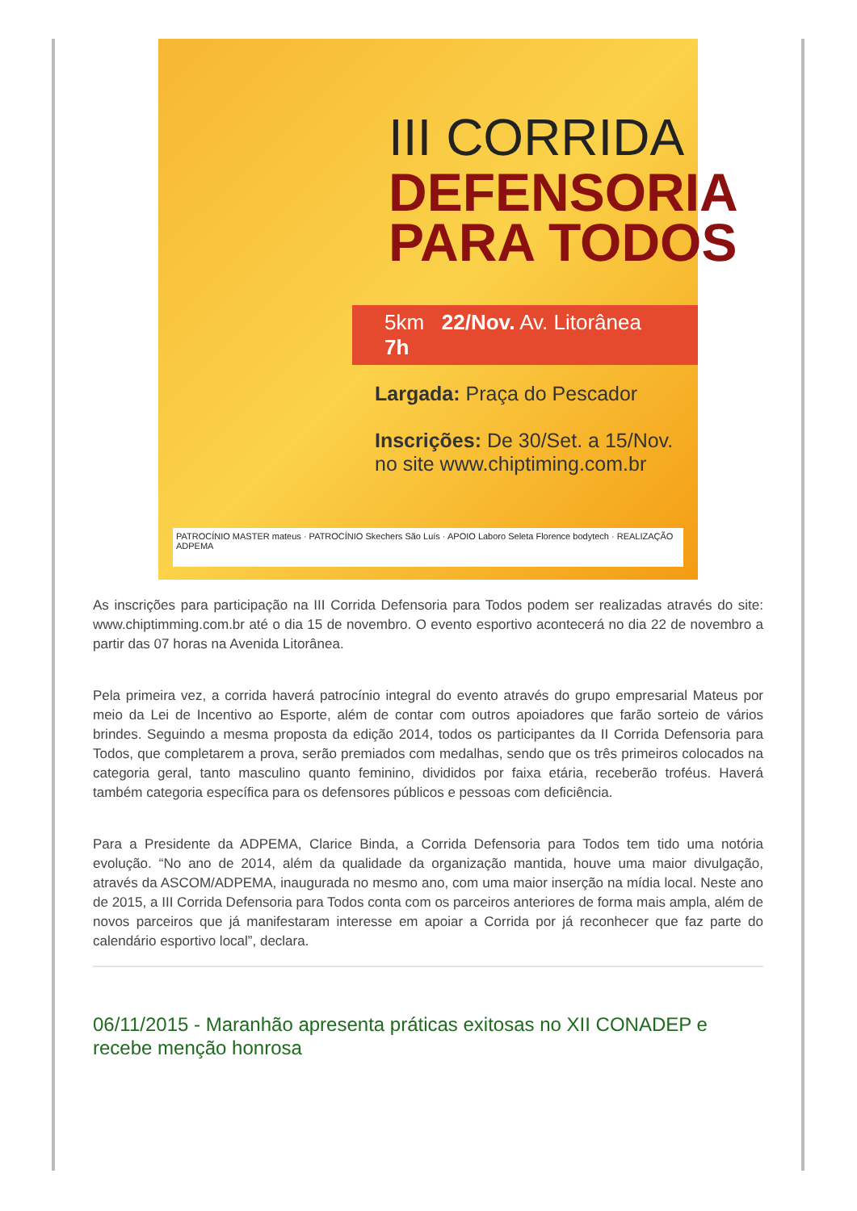III CORRIDA
DEFENSORIA
PARA TODOS
5km 22/Nov. Av. Litorânea 7h
Largada: Praça do Pescador
Inscrições: De 30/Set. a 15/Nov.
no site www.chiptiming.com.br
PATROCÍNIO MASTER mateus · PATROCÍNIO Skechers São Luís · APOIO Laboro Seleta Florence bodytech · REALIZAÇÃO ADPEMA
As inscrições para participação na III Corrida Defensoria para Todos podem ser realizadas através do site: www.chiptimming.com.br até o dia 15 de novembro. O evento esportivo acontecerá no dia 22 de novembro a partir das 07 horas na Avenida Litorânea.
Pela primeira vez, a corrida haverá patrocínio integral do evento através do grupo empresarial Mateus por meio da Lei de Incentivo ao Esporte, além de contar com outros apoiadores que farão sorteio de vários brindes. Seguindo a mesma proposta da edição 2014, todos os participantes da II Corrida Defensoria para Todos, que completarem a prova, serão premiados com medalhas, sendo que os três primeiros colocados na categoria geral, tanto masculino quanto feminino, divididos por faixa etária, receberão troféus. Haverá também categoria específica para os defensores públicos e pessoas com deficiência.
Para a Presidente da ADPEMA, Clarice Binda, a Corrida Defensoria para Todos tem tido uma notória evolução. “No ano de 2014, além da qualidade da organização mantida, houve uma maior divulgação, através da ASCOM/ADPEMA, inaugurada no mesmo ano, com uma maior inserção na mídia local. Neste ano de 2015, a III Corrida Defensoria para Todos conta com os parceiros anteriores de forma mais ampla, além de novos parceiros que já manifestaram interesse em apoiar a Corrida por já reconhecer que faz parte do calendário esportivo local”, declara.
06/11/2015 - Maranhão apresenta práticas exitosas no XII CONADEP e recebe menção honrosa